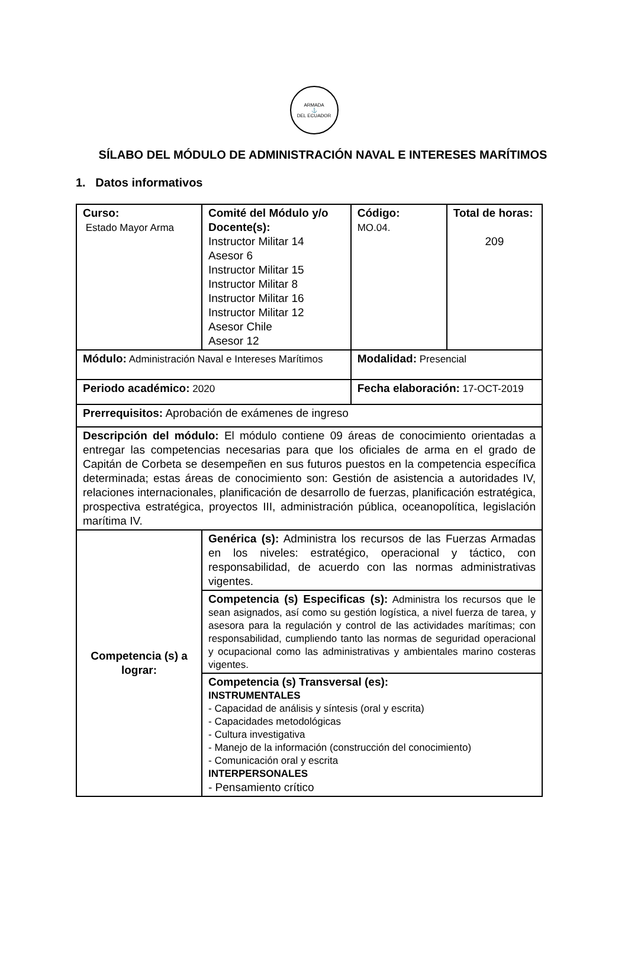ARMADA
⚓
DEL ECUADOR
SÍLABO DEL MÓDULO DE ADMINISTRACIÓN NAVAL E INTERESES MARÍTIMOS
1. Datos informativos
| Curso: Estado Mayor Arma | Comité del Módulo y/o Docente(s): Instructor Militar 14 Asesor 6 Instructor Militar 15 Instructor Militar 8 Instructor Militar 16 Instructor Militar 12 Asesor Chile Asesor 12 | Código: MO.04. | Total de horas: 209 |
| Módulo: Administración Naval e Intereses Marítimos | | Modalidad: Presencial | |
| Periodo académico: 2020 | | Fecha elaboración: 17-OCT-2019 | |
| Prerrequisitos: Aprobación de exámenes de ingreso | | | |
| Descripción del módulo: El módulo contiene 09 áreas de conocimiento orientadas a entregar las competencias necesarias para que los oficiales de arma en el grado de Capitán de Corbeta se desempeñen en sus futuros puestos en la competencia específica determinada; estas áreas de conocimiento son: Gestión de asistencia a autoridades IV, relaciones internacionales, planificación de desarrollo de fuerzas, planificación estratégica, prospectiva estratégica, proyectos III, administración pública, oceanopolítica, legislación marítima IV. | | | |
| Competencia (s) a lograr: | Genérica (s): Administra los recursos de las Fuerzas Armadas en los niveles: estratégico, operacional y táctico, con responsabilidad, de acuerdo con las normas administrativas vigentes. | | |
| | Competencia (s) Especificas (s): Administra los recursos que le sean asignados, así como su gestión logística, a nivel fuerza de tarea, y asesora para la regulación y control de las actividades marítimas; con responsabilidad, cumpliendo tanto las normas de seguridad operacional y ocupacional como las administrativas y ambientales marino costeras vigentes. | | |
| | Competencia (s) Transversal (es): INSTRUMENTALES - Capacidad de análisis y síntesis (oral y escrita) - Capacidades metodológicas - Cultura investigativa - Manejo de la información (construcción del conocimiento) - Comunicación oral y escrita INTERPERSONALES - Pensamiento crítico | | |